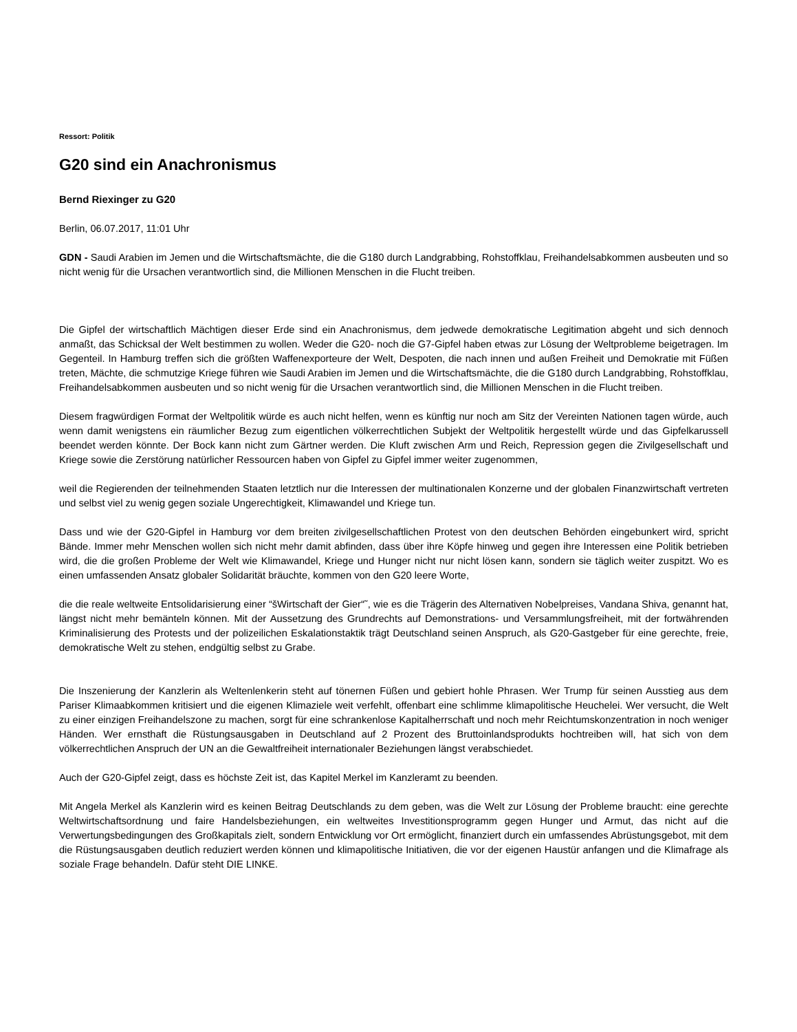Ressort: Politik
G20 sind ein Anachronismus
Bernd Riexinger zu G20
Berlin, 06.07.2017, 11:01 Uhr
GDN - Saudi Arabien im Jemen und die Wirtschaftsmächte, die die G180 durch Landgrabbing, Rohstoffklau, Freihandelsabkommen ausbeuten und so nicht wenig für die Ursachen verantwortlich sind, die Millionen Menschen in die Flucht treiben.
Die Gipfel der wirtschaftlich Mächtigen dieser Erde sind ein Anachronismus, dem jedwede demokratische Legitimation abgeht und sich dennoch anmaßt, das Schicksal der Welt bestimmen zu wollen. Weder die G20- noch die G7-Gipfel haben etwas zur Lösung der Weltprobleme beigetragen. Im Gegenteil. In Hamburg treffen sich die größten Waffenexporteure der Welt, Despoten, die nach innen und außen Freiheit und Demokratie mit Füßen treten, Mächte, die schmutzige Kriege führen wie Saudi Arabien im Jemen und die Wirtschaftsmächte, die die G180 durch Landgrabbing, Rohstoffklau, Freihandelsabkommen ausbeuten und so nicht wenig für die Ursachen verantwortlich sind, die Millionen Menschen in die Flucht treiben.
Diesem fragwürdigen Format der Weltpolitik würde es auch nicht helfen, wenn es künftig nur noch am Sitz der Vereinten Nationen tagen würde, auch wenn damit wenigstens ein räumlicher Bezug zum eigentlichen völkerrechtlichen Subjekt der Weltpolitik hergestellt würde und das Gipfelkarussell beendet werden könnte. Der Bock kann nicht zum Gärtner werden. Die Kluft zwischen Arm und Reich, Repression gegen die Zivilgesellschaft und Kriege sowie die Zerstörung natürlicher Ressourcen haben von Gipfel zu Gipfel immer weiter zugenommen,
weil die Regierenden der teilnehmenden Staaten letztlich nur die Interessen der multinationalen Konzerne und der globalen Finanzwirtschaft vertreten und selbst viel zu wenig gegen soziale Ungerechtigkeit, Klimawandel und Kriege tun.
Dass und wie der G20-Gipfel in Hamburg vor dem breiten zivilgesellschaftlichen Protest von den deutschen Behörden eingebunkert wird, spricht Bände. Immer mehr Menschen wollen sich nicht mehr damit abfinden, dass über ihre Köpfe hinweg und gegen ihre Interessen eine Politik betrieben wird, die die großen Probleme der Welt wie Klimawandel, Kriege und Hunger nicht nur nicht lösen kann, sondern sie täglich weiter zuspitzt. Wo es einen umfassenden Ansatz globaler Solidarität bräuchte, kommen von den G20 leere Worte,
die die reale weltweite Entsolidarisierung einer “šWirtschaft der Gier“˜, wie es die Trägerin des Alternativen Nobelpreises, Vandana Shiva, genannt hat, längst nicht mehr bemänteln können. Mit der Aussetzung des Grundrechts auf Demonstrations- und Versammlungsfreiheit, mit der fortwährenden Kriminalisierung des Protests und der polizeilichen Eskalationstaktik trägt Deutschland seinen Anspruch, als G20-Gastgeber für eine gerechte, freie, demokratische Welt zu stehen, endgültig selbst zu Grabe.
Die Inszenierung der Kanzlerin als Weltenlenkerin steht auf tönernen Füßen und gebiert hohle Phrasen. Wer Trump für seinen Ausstieg aus dem Pariser Klimaabkommen kritisiert und die eigenen Klimaziele weit verfehlt, offenbart eine schlimme klimapolitische Heuchelei. Wer versucht, die Welt zu einer einzigen Freihandelszone zu machen, sorgt für eine schrankenlose Kapitalherrschaft und noch mehr Reichtumskonzentration in noch weniger Händen. Wer ernsthaft die Rüstungsausgaben in Deutschland auf 2 Prozent des Bruttoinlandsprodukts hochtreiben will, hat sich von dem völkerrechtlichen Anspruch der UN an die Gewaltfreiheit internationaler Beziehungen längst verabschiedet.
Auch der G20-Gipfel zeigt, dass es höchste Zeit ist, das Kapitel Merkel im Kanzleramt zu beenden.
Mit Angela Merkel als Kanzlerin wird es keinen Beitrag Deutschlands zu dem geben, was die Welt zur Lösung der Probleme braucht: eine gerechte Weltwirtschaftsordnung und faire Handelsbeziehungen, ein weltweites Investitionsprogramm gegen Hunger und Armut, das nicht auf die Verwertungsbedingungen des Großkapitals zielt, sondern Entwicklung vor Ort ermöglicht, finanziert durch ein umfassendes Abrüstungsgebot, mit dem die Rüstungsausgaben deutlich reduziert werden können und klimapolitische Initiativen, die vor der eigenen Haustür anfangen und die Klimafrage als soziale Frage behandeln. Dafür steht DIE LINKE.